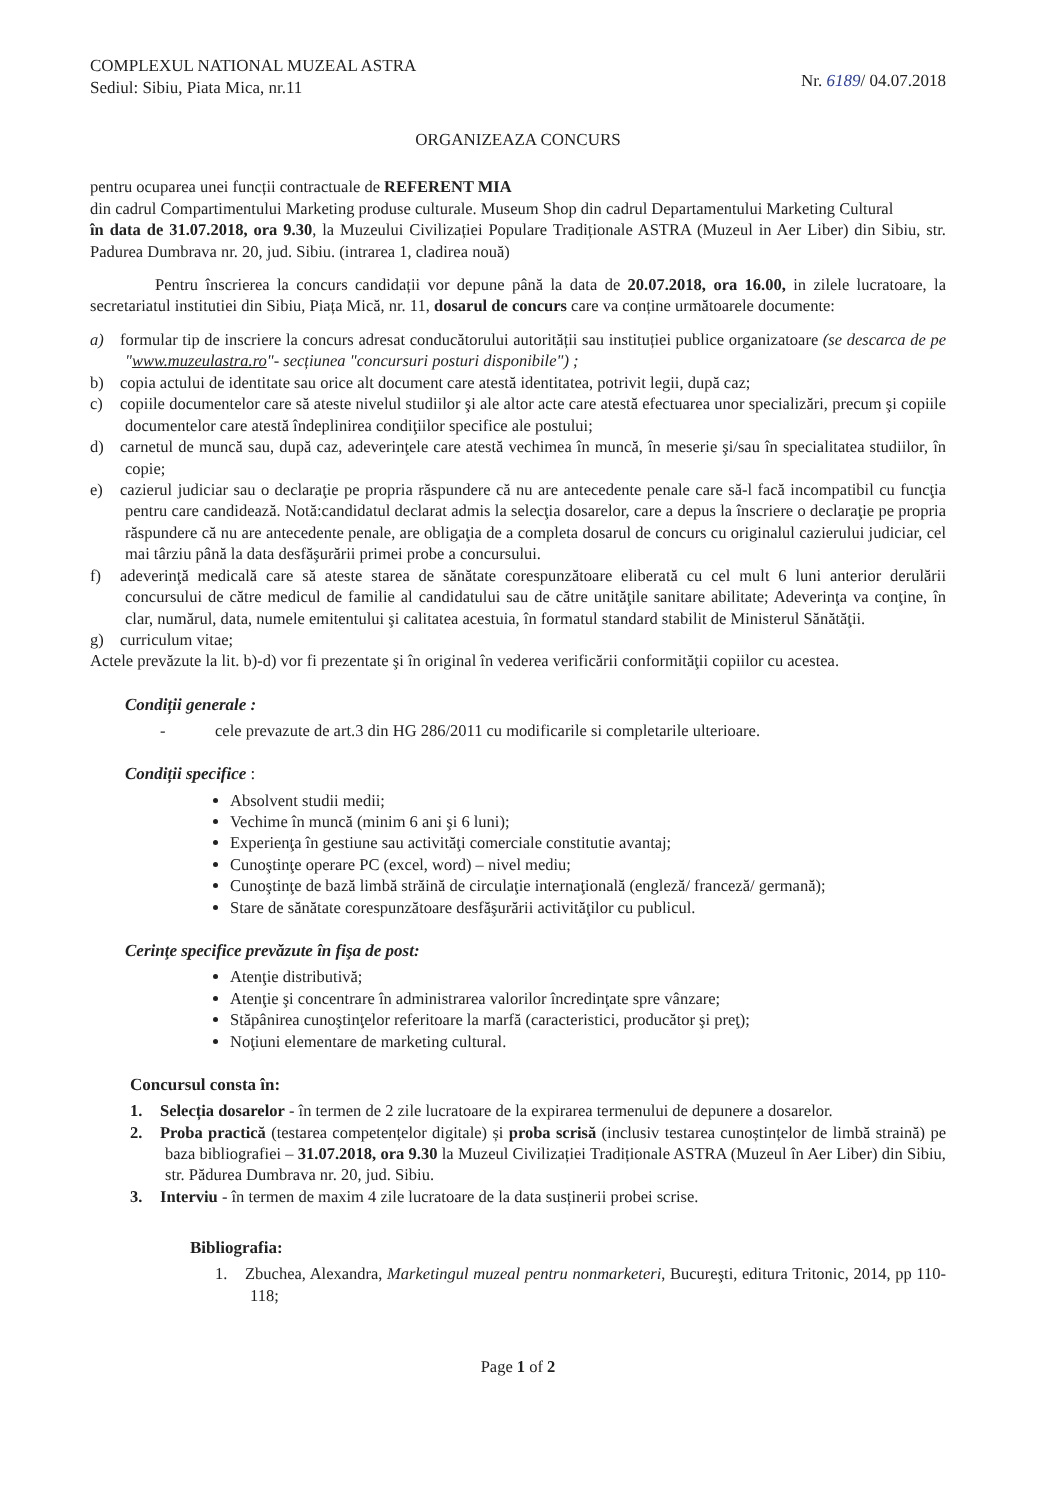COMPLEXUL NATIONAL MUZEAL ASTRA
Sediul: Sibiu, Piata Mica, nr.11
Nr. 6189/ 04.07.2018
ORGANIZEAZA CONCURS
pentru ocuparea unei funcții contractuale de REFERENT MIA
din cadrul Compartimentului Marketing produse culturale. Museum Shop din cadrul Departamentului Marketing Cultural
în data de 31.07.2018, ora 9.30, la Muzeului Civilizației Populare Tradiționale ASTRA (Muzeul in Aer Liber) din Sibiu, str. Padurea Dumbrava nr. 20, jud. Sibiu. (intrarea 1, cladirea nouă)
Pentru înscrierea la concurs candidații vor depune până la data de 20.07.2018, ora 16.00, in zilele lucratoare, la secretariatul institutiei din Sibiu, Piața Mică, nr. 11, dosarul de concurs care va conține următoarele documente:
a) formular tip de inscriere la concurs adresat conducătorului autorității sau instituției publice organizatoare (se descarca de pe "www.muzeulastra.ro"- secțiunea "concursuri posturi disponibile") ;
b) copia actului de identitate sau orice alt document care atestă identitatea, potrivit legii, după caz;
c) copiile documentelor care să ateste nivelul studiilor şi ale altor acte care atestă efectuarea unor specializări, precum şi copiile documentelor care atestă îndeplinirea condiţiilor specifice ale postului;
d) carnetul de muncă sau, după caz, adeverinţele care atestă vechimea în muncă, în meserie şi/sau în specialitatea studiilor, în copie;
e) cazierul judiciar sau o declaraţie pe propria răspundere că nu are antecedente penale care să-l facă incompatibil cu funcţia pentru care candidează. Notă:candidatul declarat admis la selecţia dosarelor, care a depus la înscriere o declaraţie pe propria răspundere că nu are antecedente penale, are obligaţia de a completa dosarul de concurs cu originalul cazierului judiciar, cel mai târziu până la data desfăşurării primei probe a concursului.
f) adeverinţă medicală care să ateste starea de sănătate corespunzătoare eliberată cu cel mult 6 luni anterior derulării concursului de către medicul de familie al candidatului sau de către unităţile sanitare abilitate; Adeverinţa va conţine, în clar, numărul, data, numele emitentului şi calitatea acestuia, în formatul standard stabilit de Ministerul Sănătăţii.
g) curriculum vitae;
Actele prevăzute la lit. b)-d) vor fi prezentate şi în original în vederea verificării conformităţii copiilor cu acestea.
Condiții generale :
- cele prevazute de art.3 din HG 286/2011 cu modificarile si completarile ulterioare.
Condiții specifice :
Absolvent studii medii;
Vechime în muncă (minim 6 ani şi 6 luni);
Experienţa în gestiune sau activităţi comerciale constitutie avantaj;
Cunoştinţe operare PC (excel, word) – nivel mediu;
Cunoştinţe de bază limbă străină de circulaţie internaţională (engleză/ franceză/ germană);
Stare de sănătate corespunzătoare desfăşurării activităţilor cu publicul.
Cerinţe specifice prevăzute în fişa de post:
Atenţie distributivă;
Atenţie şi concentrare în administrarea valorilor încredinţate spre vânzare;
Stăpânirea cunoştinţelor referitoare la marfă (caracteristici, producător şi preţ);
Noţiuni elementare de marketing cultural.
Concursul consta în:
1. Selecția dosarelor - în termen de 2 zile lucratoare de la expirarea termenului de depunere a dosarelor.
2. Proba practică (testarea competențelor digitale) și proba scrisă (inclusiv testarea cunoștințelor de limbă straină) pe baza bibliografiei – 31.07.2018, ora 9.30 la Muzeul Civilizației Tradiționale ASTRA (Muzeul în Aer Liber) din Sibiu, str. Pădurea Dumbrava nr. 20, jud. Sibiu.
3. Interviu - în termen de maxim 4 zile lucratoare de la data susținerii probei scrise.
Bibliografia:
1. Zbuchea, Alexandra, Marketingul muzeal pentru nonmarketeri, Bucureşti, editura Tritonic, 2014, pp 110-118;
Page 1 of 2